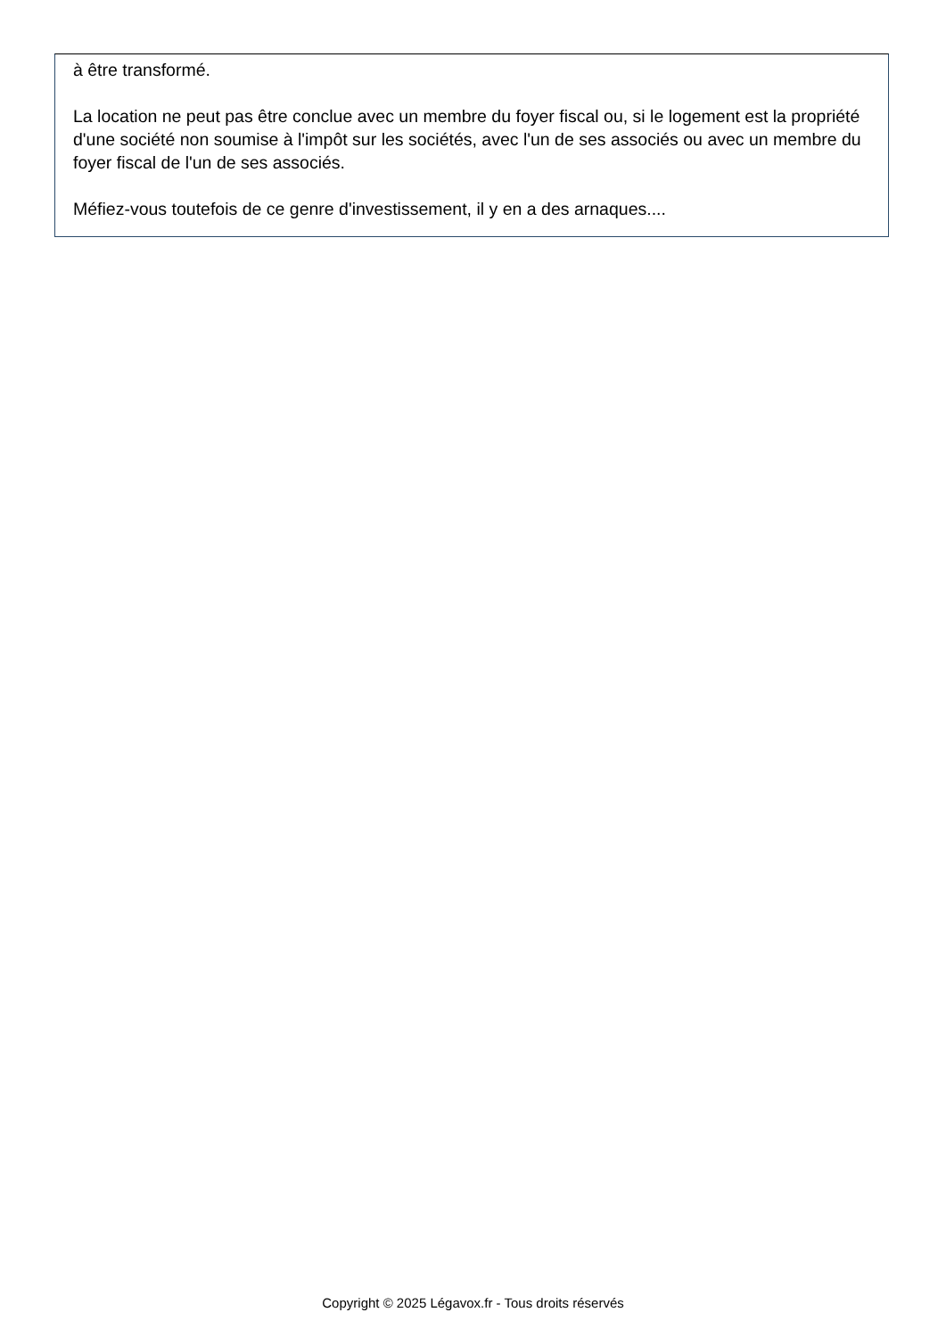à être transformé.
La location ne peut pas être conclue avec un membre du foyer fiscal ou, si le logement est la propriété d'une société non soumise à l'impôt sur les sociétés, avec l'un de ses associés ou avec un membre du foyer fiscal de l'un de ses associés.
Méfiez-vous toutefois de ce genre d'investissement, il y en a des arnaques....
Copyright © 2025 Légavox.fr - Tous droits réservés